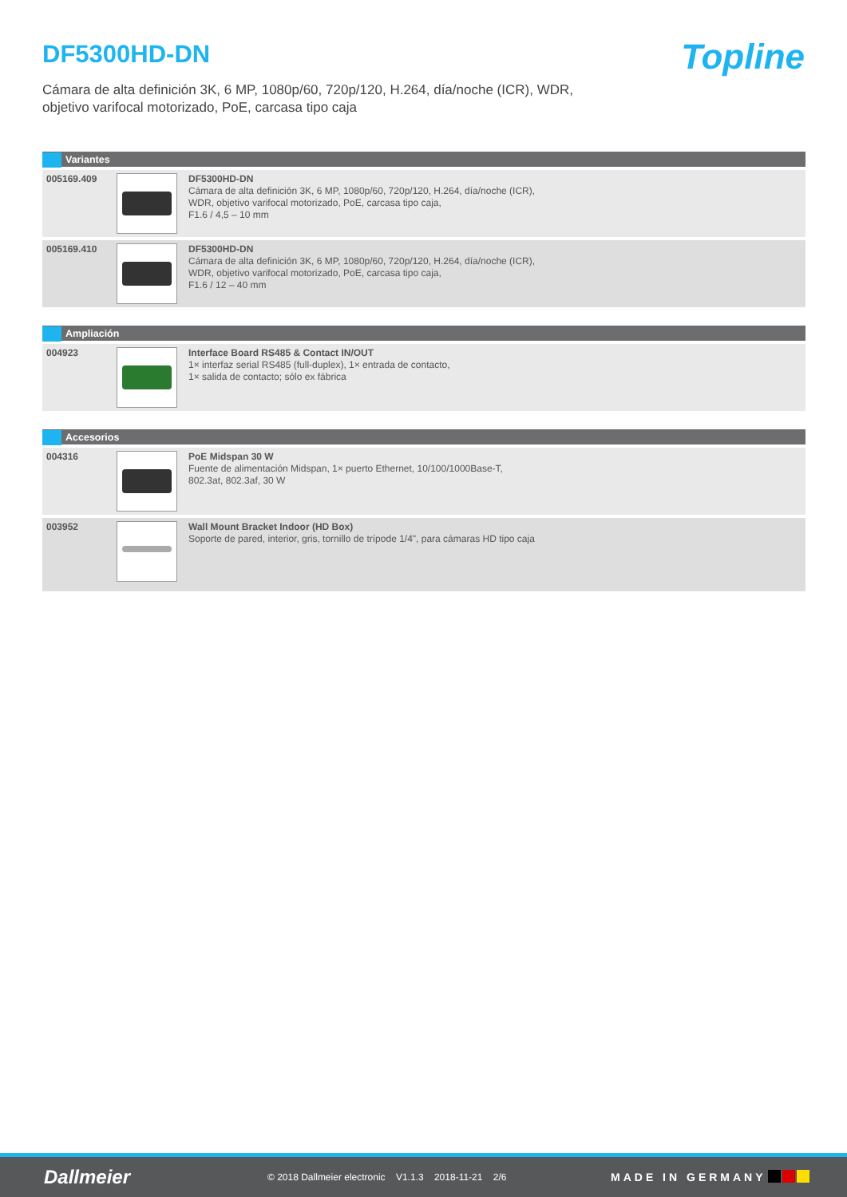DF5300HD-DN
Topline
Cámara de alta definición 3K, 6 MP, 1080p/60, 720p/120, H.264, día/noche (ICR), WDR,
objetivo varifocal motorizado, PoE, carcasa tipo caja
| Variantes | | |
| --- | --- | --- |
| 005169.409 | | DF5300HD-DN Cámara de alta definición 3K, 6 MP, 1080p/60, 720p/120, H.264, día/noche (ICR), WDR, objetivo varifocal motorizado, PoE, carcasa tipo caja, F1.6 / 4,5 – 10 mm |
| 005169.410 | | DF5300HD-DN Cámara de alta definición 3K, 6 MP, 1080p/60, 720p/120, H.264, día/noche (ICR), WDR, objetivo varifocal motorizado, PoE, carcasa tipo caja, F1.6 / 12 – 40 mm |
| Ampliación | | |
| --- | --- | --- |
| 004923 | | Interface Board RS485 & Contact IN/OUT 1× interfaz serial RS485 (full-duplex), 1× entrada de contacto, 1× salida de contacto; sólo ex fábrica |
| Accesorios | | |
| --- | --- | --- |
| 004316 | | PoE Midspan 30 W Fuente de alimentación Midspan, 1× puerto Ethernet, 10/100/1000Base-T, 802.3at, 802.3af, 30 W |
| 003952 | | Wall Mount Bracket Indoor (HD Box) Soporte de pared, interior, gris, tornillo de trípode 1/4", para cámaras HD tipo caja |
Dallmeier
© 2018 Dallmeier electronic V1.1.3 2018-11-21 2/6
MADE IN GERMANY